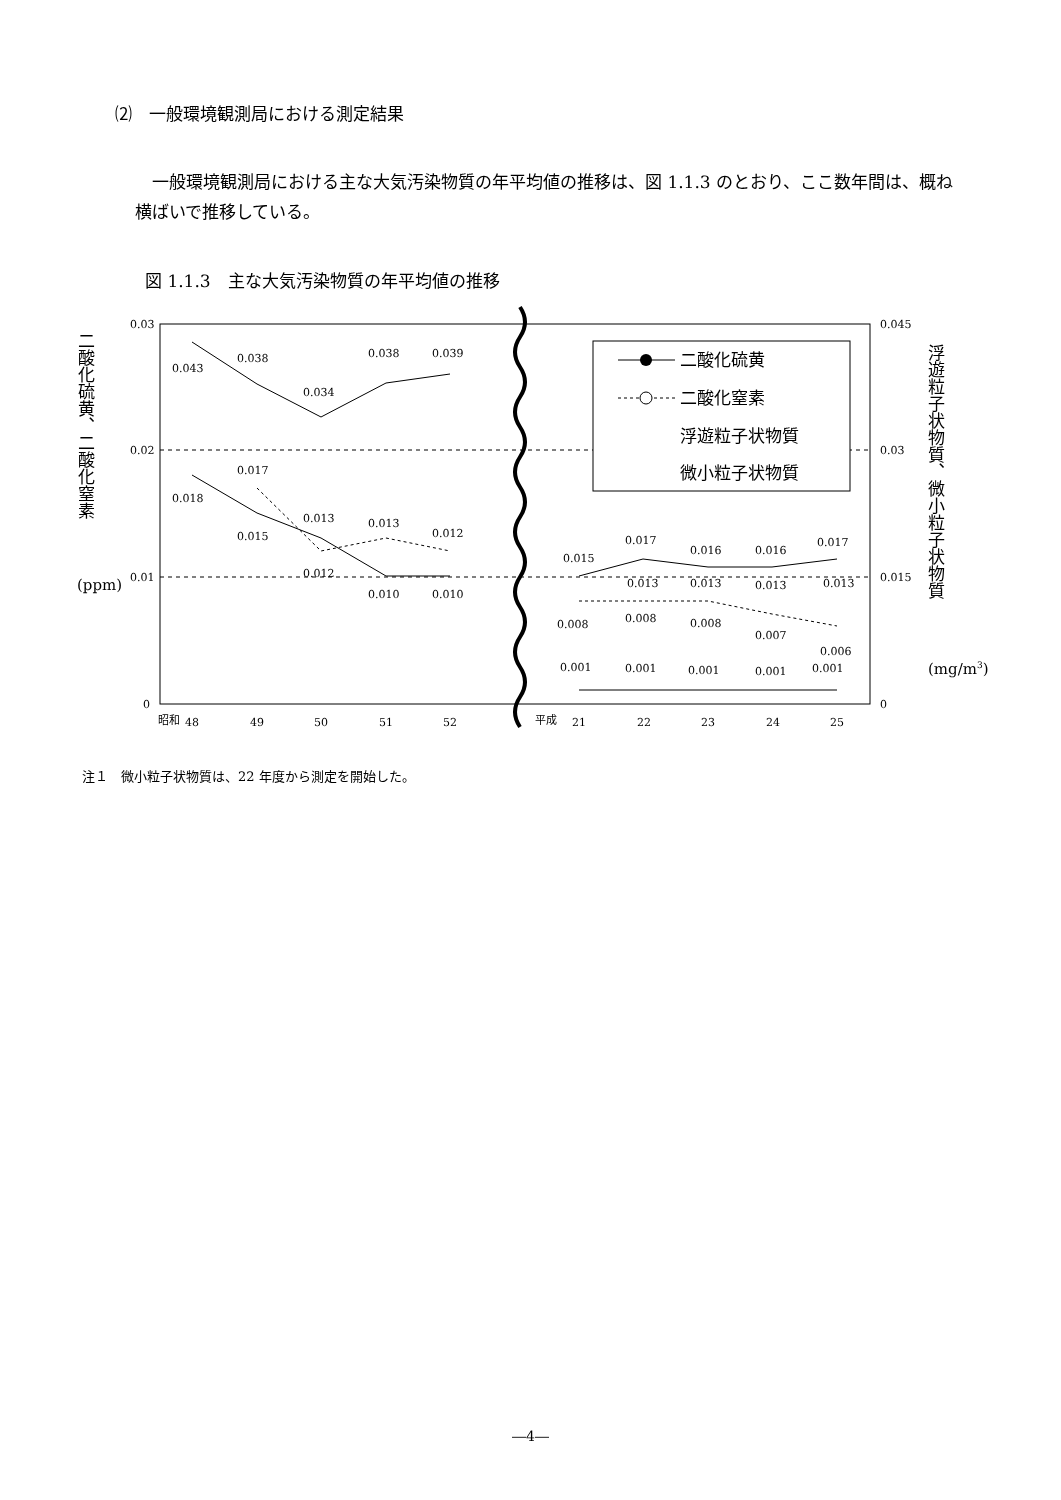⑵　一般環境観測局における測定結果
一般環境観測局における主な大気汚染物質の年平均値の推移は、図 1.1.3 のとおり、ここ数年間は、概ね横ばいで推移している。
図 1.1.3　主な大気汚染物質の年平均値の推移
0.03
0.02
0.01
0
0.045
0.03
0.015
0
昭和
48
49
50
51
52
平成
21
22
23
24
25
0.043
0.038
0.034
0.038
0.039
0.018
0.017
0.015
0.013
0.013
0.012
0.012
0.010
0.010
0.015
0.017
0.016
0.016
0.017
0.013
0.013
0.013
0.013
0.008
0.008
0.008
0.007
0.006
0.001
0.001
0.001
0.001
0.001
(ppm)
(mg/m3)
二酸化硫黄、二酸化窒素
浮遊粒子状物質、微小粒子状物質
二酸化硫黄
二酸化窒素
浮遊粒子状物質
微小粒子状物質
注１　微小粒子状物質は、22 年度から測定を開始した。
―4―